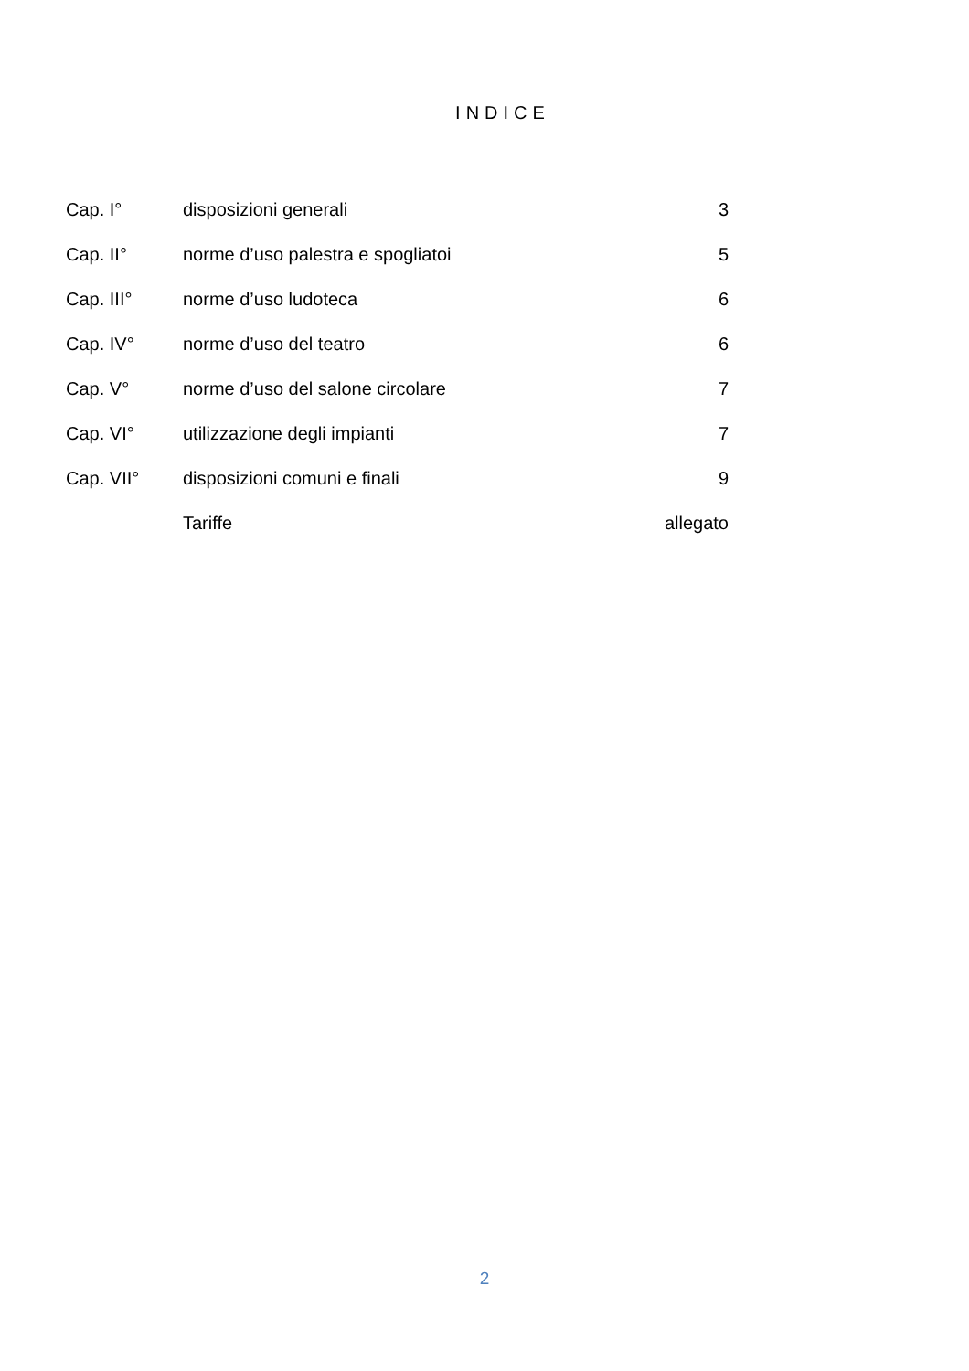INDICE
| Cap. I° | disposizioni generali | 3 |
| Cap. II° | norme d’uso palestra e spogliatoi | 5 |
| Cap. III° | norme d’uso ludoteca | 6 |
| Cap. IV° | norme d’uso del teatro | 6 |
| Cap. V° | norme d’uso del salone circolare | 7 |
| Cap. VI° | utilizzazione degli impianti | 7 |
| Cap. VII° | disposizioni comuni e finali | 9 |
| | Tariffe | allegato |
2